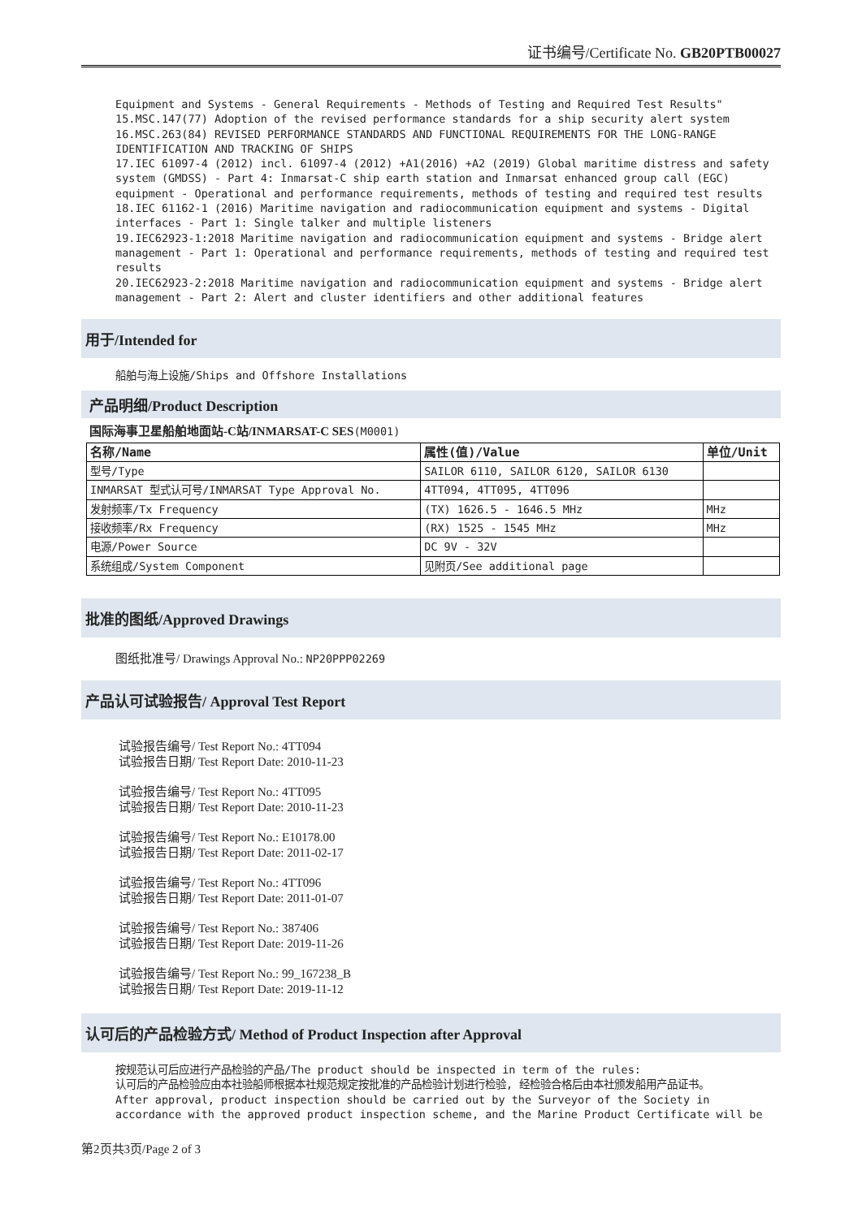证书编号/Certificate No. GB20PTB00027
Equipment and Systems - General Requirements - Methods of Testing and Required Test Results"
15.MSC.147(77) Adoption of the revised performance standards for a ship security alert system
16.MSC.263(84) REVISED PERFORMANCE STANDARDS AND FUNCTIONAL REQUIREMENTS FOR THE LONG-RANGE IDENTIFICATION AND TRACKING OF SHIPS
17.IEC 61097-4 (2012) incl. 61097-4 (2012) +A1(2016) +A2 (2019) Global maritime distress and safety system (GMDSS) - Part 4: Inmarsat-C ship earth station and Inmarsat enhanced group call (EGC) equipment - Operational and performance requirements, methods of testing and required test results
18.IEC 61162-1 (2016) Maritime navigation and radiocommunication equipment and systems - Digital interfaces - Part 1: Single talker and multiple listeners
19.IEC62923-1:2018 Maritime navigation and radiocommunication equipment and systems - Bridge alert management - Part 1: Operational and performance requirements, methods of testing and required test results
20.IEC62923-2:2018 Maritime navigation and radiocommunication equipment and systems - Bridge alert management - Part 2: Alert and cluster identifiers and other additional features
用于/Intended for
船舶与海上设施/Ships and Offshore Installations
产品明细/Product Description
国际海事卫星船舶地面站-C站/INMARSAT-C SES(M0001)
| 名称/Name | 属性(值)/Value | 单位/Unit |
| --- | --- | --- |
| 型号/Type | SAILOR 6110, SAILOR 6120, SAILOR 6130 | |
| INMARSAT 型式认可号/INMARSAT Type Approval No. | 4TT094, 4TT095, 4TT096 | |
| 发射频率/Tx Frequency | (TX) 1626.5 - 1646.5 MHz | MHz |
| 接收频率/Rx Frequency | (RX) 1525 - 1545 MHz | MHz |
| 电源/Power Source | DC 9V - 32V | |
| 系统组成/System Component | 见附页/See additional page | |
批准的图纸/Approved Drawings
图纸批准号/ Drawings Approval No.: NP20PPP02269
产品认可试验报告/ Approval Test Report
试验报告编号/ Test Report No.: 4TT094
试验报告日期/ Test Report Date: 2010-11-23
试验报告编号/ Test Report No.: 4TT095
试验报告日期/ Test Report Date: 2010-11-23
试验报告编号/ Test Report No.: E10178.00
试验报告日期/ Test Report Date: 2011-02-17
试验报告编号/ Test Report No.: 4TT096
试验报告日期/ Test Report Date: 2011-01-07
试验报告编号/ Test Report No.: 387406
试验报告日期/ Test Report Date: 2019-11-26
试验报告编号/ Test Report No.: 99_167238_B
试验报告日期/ Test Report Date: 2019-11-12
认可后的产品检验方式/ Method of Product Inspection after Approval
按规范认可后应进行产品检验的产品/The product should be inspected in term of the rules:
认可后的产品检验应由本社验船师根据本社规范规定按批准的产品检验计划进行检验, 经检验合格后由本社颁发船用产品证书。
After approval, product inspection should be carried out by the Surveyor of the Society in accordance with the approved product inspection scheme, and the Marine Product Certificate will be
第2页共3页/Page 2 of 3